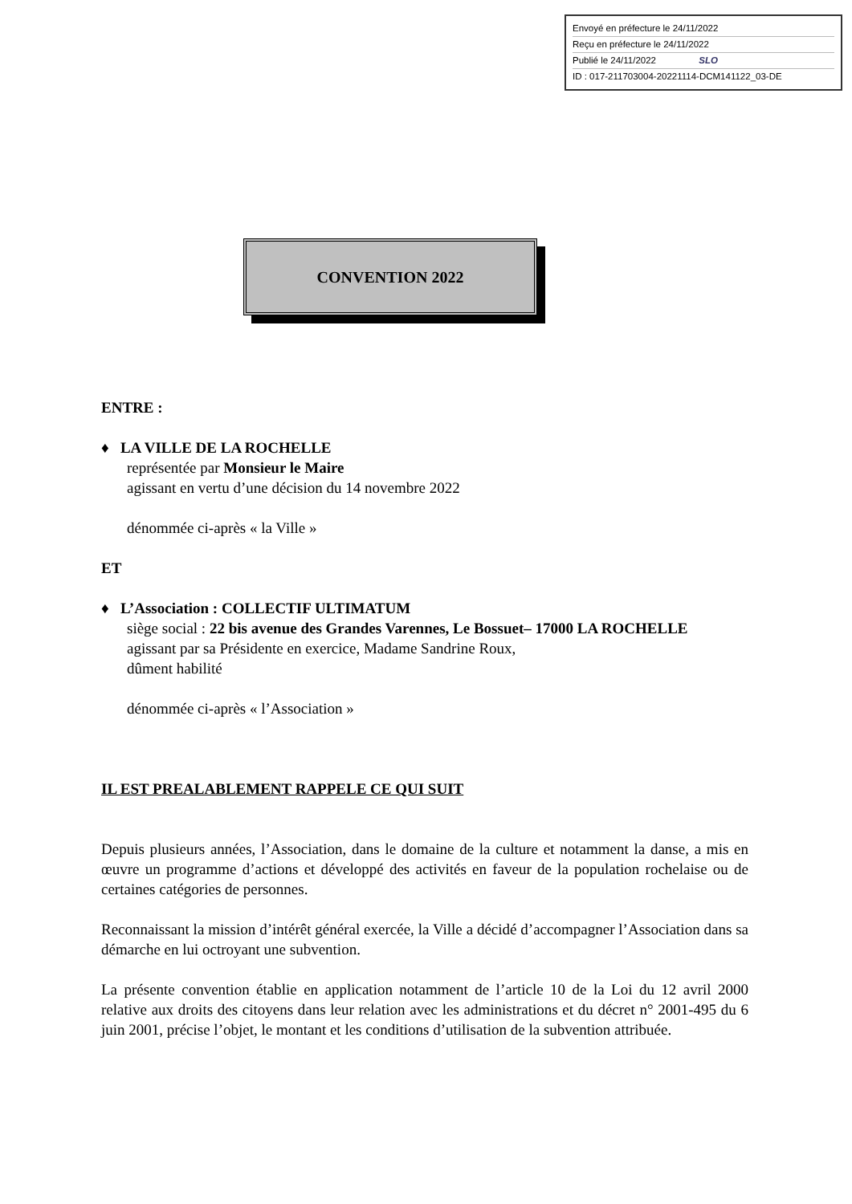Envoyé en préfecture le 24/11/2022
Reçu en préfecture le 24/11/2022
Publié le 24/11/2022 SLO
ID : 017-211703004-20221114-DCM141122_03-DE
CONVENTION 2022
ENTRE :
♦ LA VILLE DE LA ROCHELLE
représentée par Monsieur le Maire
agissant en vertu d’une décision du 14 novembre 2022
dénommée ci-après « la Ville »
ET
♦ L’Association : COLLECTIF ULTIMATUM
siège social : 22 bis avenue des Grandes Varennes, Le Bossuet– 17000 LA ROCHELLE
agissant par sa Présidente en exercice, Madame Sandrine Roux,
dûment habilité
dénommée ci-après « l’Association »
IL EST PREALABLEMENT RAPPELE CE QUI SUIT
Depuis plusieurs années, l’Association, dans le domaine de la culture et notamment la danse, a mis en œuvre un programme d’actions et développé des activités en faveur de la population rochelaise ou de certaines catégories de personnes.
Reconnaissant la mission d’intérêt général exercée, la Ville a décidé d’accompagner l’Association dans sa démarche en lui octroyant une subvention.
La présente convention établie en application notamment de l’article 10 de la Loi du 12 avril 2000 relative aux droits des citoyens dans leur relation avec les administrations et du décret n° 2001-495 du 6 juin 2001, précise l’objet, le montant et les conditions d’utilisation de la subvention attribuée.